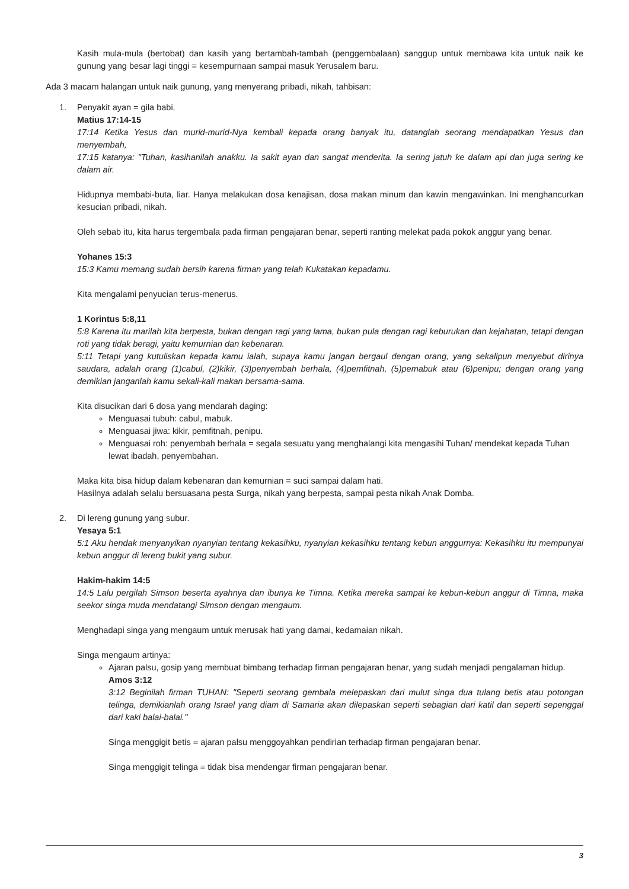Kasih mula-mula (bertobat) dan kasih yang bertambah-tambah (penggembalaan) sanggup untuk membawa kita untuk naik ke gunung yang besar lagi tinggi = kesempurnaan sampai masuk Yerusalem baru.
Ada 3 macam halangan untuk naik gunung, yang menyerang pribadi, nikah, tahbisan:
1.
Penyakit ayan = gila babi.
Matius 17:14-15
17:14 Ketika Yesus dan murid-murid-Nya kembali kepada orang banyak itu, datanglah seorang mendapatkan Yesus dan menyembah,
17:15 katanya: "Tuhan, kasihanilah anakku. Ia sakit ayan dan sangat menderita. Ia sering jatuh ke dalam api dan juga sering ke dalam air.
Hidupnya membabi-buta, liar. Hanya melakukan dosa kenajisan, dosa makan minum dan kawin mengawinkan. Ini menghancurkan kesucian pribadi, nikah.
Oleh sebab itu, kita harus tergembala pada firman pengajaran benar, seperti ranting melekat pada pokok anggur yang benar.
Yohanes 15:3
15:3 Kamu memang sudah bersih karena firman yang telah Kukatakan kepadamu.
Kita mengalami penyucian terus-menerus.
1 Korintus 5:8,11
5:8 Karena itu marilah kita berpesta, bukan dengan ragi yang lama, bukan pula dengan ragi keburukan dan kejahatan, tetapi dengan roti yang tidak beragi, yaitu kemurnian dan kebenaran.
5:11 Tetapi yang kutuliskan kepada kamu ialah, supaya kamu jangan bergaul dengan orang, yang sekalipun menyebut dirinya saudara, adalah orang (1)cabul, (2)kikir, (3)penyembah berhala, (4)pemfitnah, (5)pemabuk atau (6)penipu; dengan orang yang demikian janganlah kamu sekali-kali makan bersama-sama.
Kita disucikan dari 6 dosa yang mendarah daging:
Menguasai tubuh: cabul, mabuk.
Menguasai jiwa: kikir, pemfitnah, penipu.
Menguasai roh: penyembah berhala = segala sesuatu yang menghalangi kita mengasihi Tuhan/ mendekat kepada Tuhan lewat ibadah, penyembahan.
Maka kita bisa hidup dalam kebenaran dan kemurnian = suci sampai dalam hati.
Hasilnya adalah selalu bersuasana pesta Surga, nikah yang berpesta, sampai pesta nikah Anak Domba.
2.
Di lereng gunung yang subur.
Yesaya 5:1
5:1 Aku hendak menyanyikan nyanyian tentang kekasihku, nyanyian kekasihku tentang kebun anggurnya: Kekasihku itu mempunyai kebun anggur di lereng bukit yang subur.
Hakim-hakim 14:5
14:5 Lalu pergilah Simson beserta ayahnya dan ibunya ke Timna. Ketika mereka sampai ke kebun-kebun anggur di Timna, maka seekor singa muda mendatangi Simson dengan mengaum.
Menghadapi singa yang mengaum untuk merusak hati yang damai, kedamaian nikah.
Singa mengaum artinya:
Ajaran palsu, gosip yang membuat bimbang terhadap firman pengajaran benar, yang sudah menjadi pengalaman hidup.
Amos 3:12
3:12 Beginilah firman TUHAN: "Seperti seorang gembala melepaskan dari mulut singa dua tulang betis atau potongan telinga, demikianlah orang Israel yang diam di Samaria akan dilepaskan seperti sebagian dari katil dan seperti sepenggal dari kaki balai-balai."
Singa menggigit betis = ajaran palsu menggoyahkan pendirian terhadap firman pengajaran benar.
Singa menggigit telinga = tidak bisa mendengar firman pengajaran benar.
3